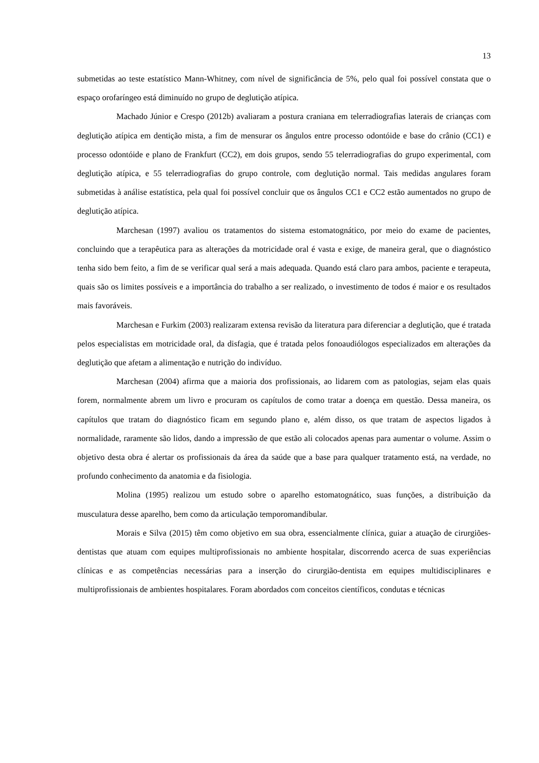13
submetidas ao teste estatístico Mann-Whitney, com nível de significância de 5%, pelo qual foi possível constata que o espaço orofaríngeo está diminuído no grupo de deglutição atípica.
Machado Júnior e Crespo (2012b) avaliaram a postura craniana em telerradiografias laterais de crianças com deglutição atípica em dentição mista, a fim de mensurar os ângulos entre processo odontóide e base do crânio (CC1) e processo odontóide e plano de Frankfurt (CC2), em dois grupos, sendo 55 telerradiografias do grupo experimental, com deglutição atípica, e 55 telerradiografias do grupo controle, com deglutição normal. Tais medidas angulares foram submetidas à análise estatística, pela qual foi possível concluir que os ângulos CC1 e CC2 estão aumentados no grupo de deglutição atípica.
Marchesan (1997) avaliou os tratamentos do sistema estomatognático, por meio do exame de pacientes, concluindo que a terapêutica para as alterações da motricidade oral é vasta e exige, de maneira geral, que o diagnóstico tenha sido bem feito, a fim de se verificar qual será a mais adequada. Quando está claro para ambos, paciente e terapeuta, quais são os limites possíveis e a importância do trabalho a ser realizado, o investimento de todos é maior e os resultados mais favoráveis.
Marchesan e Furkim (2003) realizaram extensa revisão da literatura para diferenciar a deglutição, que é tratada pelos especialistas em motricidade oral, da disfagia, que é tratada pelos fonoaudiólogos especializados em alterações da deglutição que afetam a alimentação e nutrição do indivíduo.
Marchesan (2004) afirma que a maioria dos profissionais, ao lidarem com as patologias, sejam elas quais forem, normalmente abrem um livro e procuram os capítulos de como tratar a doença em questão. Dessa maneira, os capítulos que tratam do diagnóstico ficam em segundo plano e, além disso, os que tratam de aspectos ligados à normalidade, raramente são lidos, dando a impressão de que estão ali colocados apenas para aumentar o volume. Assim o objetivo desta obra é alertar os profissionais da área da saúde que a base para qualquer tratamento está, na verdade, no profundo conhecimento da anatomia e da fisiologia.
Molina (1995) realizou um estudo sobre o aparelho estomatognático, suas funções, a distribuição da musculatura desse aparelho, bem como da articulação temporomandibular.
Morais e Silva (2015) têm como objetivo em sua obra, essencialmente clínica, guiar a atuação de cirurgiões-dentistas que atuam com equipes multiprofissionais no ambiente hospitalar, discorrendo acerca de suas experiências clínicas e as competências necessárias para a inserção do cirurgião-dentista em equipes multidisciplinares e multiprofissionais de ambientes hospitalares. Foram abordados com conceitos científicos, condutas e técnicas